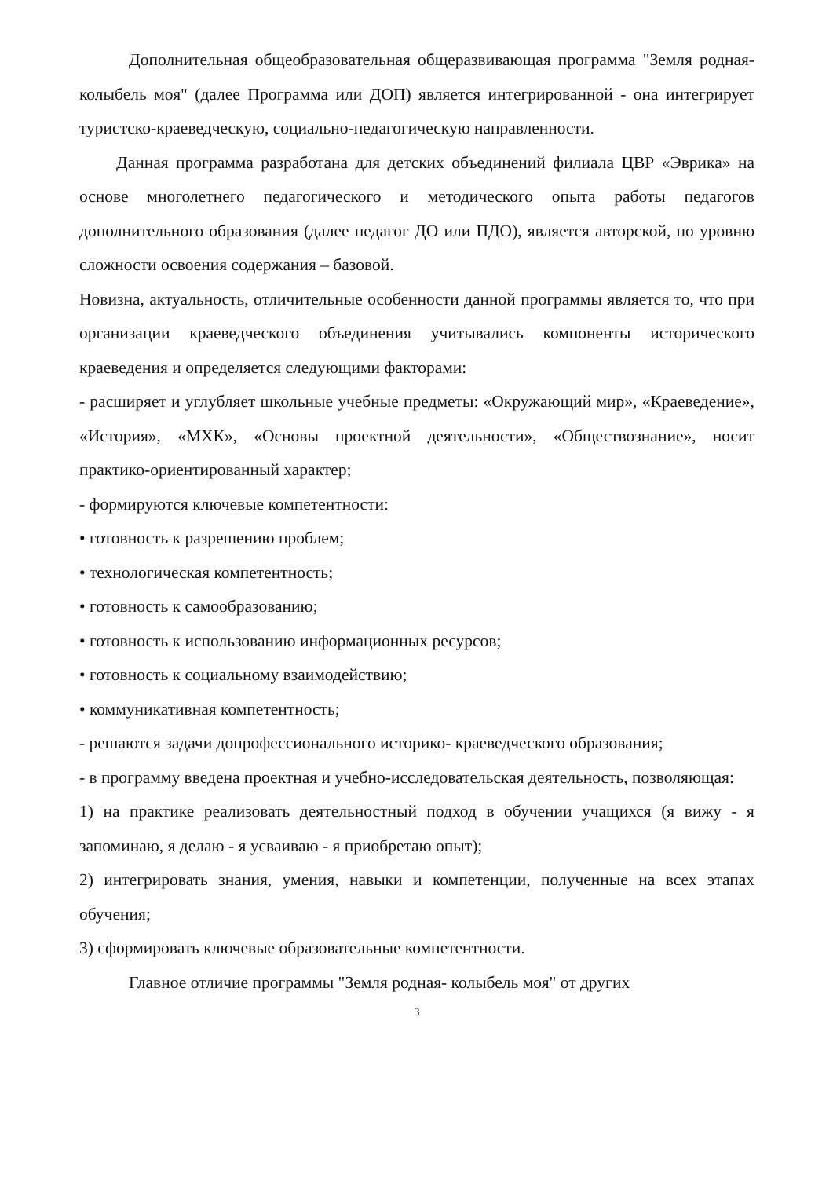Дополнительная общеобразовательная общеразвивающая программа "Земля родная- колыбель моя" (далее Программа или ДОП) является интегрированной - она интегрирует туристско-краеведческую, социально-педагогическую направленности.
Данная программа разработана для детских объединений филиала ЦВР «Эврика» на основе многолетнего педагогического и методического опыта работы педагогов дополнительного образования (далее педагог ДО или ПДО), является авторской, по уровню сложности освоения содержания – базовой.
Новизна, актуальность, отличительные особенности данной программы является то, что при организации краеведческого объединения учитывались компоненты исторического краеведения и определяется следующими факторами:
- расширяет и углубляет школьные учебные предметы: «Окружающий мир», «Краеведение», «История», «МХК», «Основы проектной деятельности», «Обществознание», носит практико-ориентированный характер;
- формируются ключевые компетентности:
• готовность к разрешению проблем;
• технологическая компетентность;
• готовность к самообразованию;
• готовность к использованию информационных ресурсов;
• готовность к социальному взаимодействию;
• коммуникативная компетентность;
- решаются задачи допрофессионального историко- краеведческого образования;
- в программу введена проектная и учебно-исследовательская деятельность, позволяющая:
1) на практике реализовать деятельностный подход в обучении учащихся (я вижу - я запоминаю, я делаю - я усваиваю - я приобретаю опыт);
2) интегрировать знания, умения, навыки и компетенции, полученные на всех этапах обучения;
3) сформировать ключевые образовательные компетентности.
Главное отличие программы "Земля родная- колыбель моя" от других
3